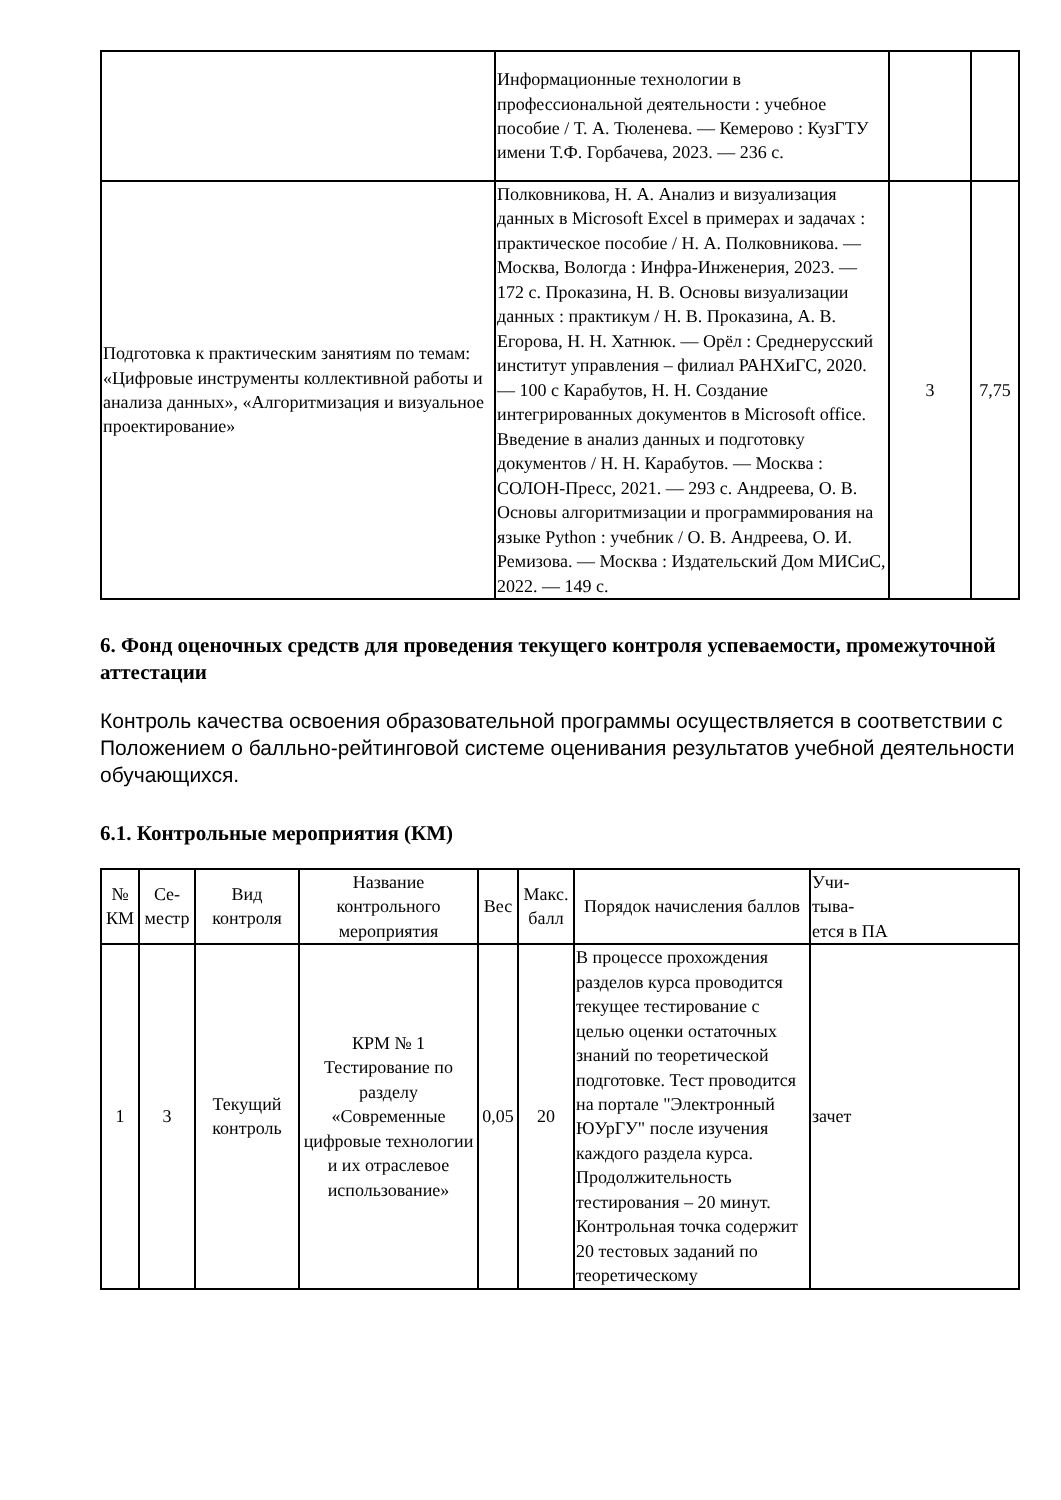| | Информационные технологии в профессиональной деятельности : учебное пособие / Т. А. Тюленева. — Кемерово : КузГТУ имени Т.Ф. Горбачева, 2023. — 236 с. | | |
| Подготовка к практическим занятиям по темам: «Цифровые инструменты коллективной работы и анализа данных», «Алгоритмизация и визуальное проектирование» | Полковникова, Н. А. Анализ и визуализация данных в Microsoft Excel в примерах и задачах : практическое пособие / Н. А. Полковникова. — Москва, Вологда : Инфра-Инженерия, 2023. — 172 с. Проказина, Н. В. Основы визуализации данных : практикум / Н. В. Проказина, А. В. Егорова, Н. Н. Хатнюк. — Орёл : Среднерусский институт управления – филиал РАНХиГС, 2020. — 100 с Карабутов, Н. Н. Создание интегрированных документов в Microsoft office. Введение в анализ данных и подготовку документов / Н. Н. Карабутов. — Москва : СОЛОН-Пресс, 2021. — 293 с. Андреева, О. В. Основы алгоритмизации и программирования на языке Python : учебник / О. В. Андреева, О. И. Ремизова. — Москва : Издательский Дом МИСиС, 2022. — 149 с. | 3 | 7,75 |
6. Фонд оценочных средств для проведения текущего контроля успеваемости, промежуточной аттестации
Контроль качества освоения образовательной программы осуществляется в соответствии с Положением о балльно-рейтинговой системе оценивания результатов учебной деятельности обучающихся.
6.1. Контрольные мероприятия (КМ)
| № КМ | Се-местр | Вид контроля | Название контрольного мероприятия | Вес | Макс. балл | Порядок начисления баллов | Учи- тыва- ется в ПА |
| --- | --- | --- | --- | --- | --- | --- | --- |
| 1 | 3 | Текущий контроль | КРМ № 1 Тестирование по разделу «Современные цифровые технологии и их отраслевое использование» | 0,05 | 20 | В процессе прохождения разделов курса проводится текущее тестирование с целью оценки остаточных знаний по теоретической подготовке. Тест проводится на портале "Электронный ЮУрГУ" после изучения каждого раздела курса. Продолжительность тестирования – 20 минут. Контрольная точка содержит 20 тестовых заданий по теоретическому | зачет |